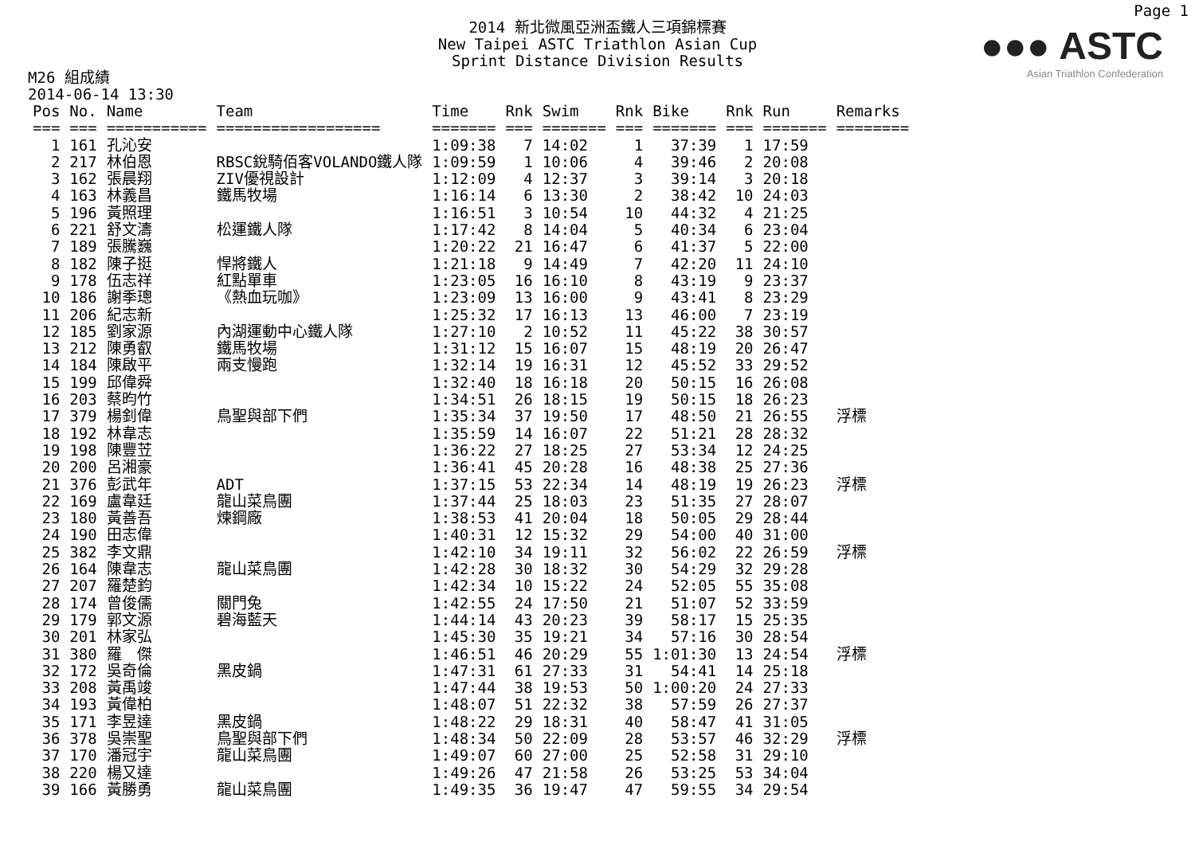Page 1
2014 新北微風亞洲盃鐵人三項錦標賽
New Taipei ASTC Triathlon Asian Cup
Sprint Distance Division Results
●●● ASTC
Asian Triathlon Confederation
M26 組成績
2014-06-14 13:30
| Pos | No. | Name | Team | Time | Rnk | Swim | Rnk | Bike | Rnk | Run | Remarks |
| --- | --- | --- | --- | --- | --- | --- | --- | --- | --- | --- | --- |
| === | === | =========== | ================== | ======= | === | ======= | === | ======= | === | ======= | ======== |
| 1 | 161 | 孔沁安 | | 1:09:38 | 7 | 14:02 | 1 | 37:39 | 1 | 17:59 | |
| 2 | 217 | 林伯恩 | RBSC銳騎佰客VOLANDO鐵人隊 | 1:09:59 | 1 | 10:06 | 4 | 39:46 | 2 | 20:08 | |
| 3 | 162 | 張晨翔 | ZIV優視設計 | 1:12:09 | 4 | 12:37 | 3 | 39:14 | 3 | 20:18 | |
| 4 | 163 | 林義昌 | 鐵馬牧場 | 1:16:14 | 6 | 13:30 | 2 | 38:42 | 10 | 24:03 | |
| 5 | 196 | 黃照理 | | 1:16:51 | 3 | 10:54 | 10 | 44:32 | 4 | 21:25 | |
| 6 | 221 | 舒文濤 | 松運鐵人隊 | 1:17:42 | 8 | 14:04 | 5 | 40:34 | 6 | 23:04 | |
| 7 | 189 | 張騰巍 | | 1:20:22 | 21 | 16:47 | 6 | 41:37 | 5 | 22:00 | |
| 8 | 182 | 陳子挺 | 悍將鐵人 | 1:21:18 | 9 | 14:49 | 7 | 42:20 | 11 | 24:10 | |
| 9 | 178 | 伍志祥 | 紅點單車 | 1:23:05 | 16 | 16:10 | 8 | 43:19 | 9 | 23:37 | |
| 10 | 186 | 謝季璁 | 《熱血玩咖》 | 1:23:09 | 13 | 16:00 | 9 | 43:41 | 8 | 23:29 | |
| 11 | 206 | 紀志新 | | 1:25:32 | 17 | 16:13 | 13 | 46:00 | 7 | 23:19 | |
| 12 | 185 | 劉家源 | 內湖運動中心鐵人隊 | 1:27:10 | 2 | 10:52 | 11 | 45:22 | 38 | 30:57 | |
| 13 | 212 | 陳勇叡 | 鐵馬牧場 | 1:31:12 | 15 | 16:07 | 15 | 48:19 | 20 | 26:47 | |
| 14 | 184 | 陳啟平 | 兩支慢跑 | 1:32:14 | 19 | 16:31 | 12 | 45:52 | 33 | 29:52 | |
| 15 | 199 | 邱偉舜 | | 1:32:40 | 18 | 16:18 | 20 | 50:15 | 16 | 26:08 | |
| 16 | 203 | 蔡昀竹 | | 1:34:51 | 26 | 18:15 | 19 | 50:15 | 18 | 26:23 | |
| 17 | 379 | 楊釗偉 | 鳥聖與部下們 | 1:35:34 | 37 | 19:50 | 17 | 48:50 | 21 | 26:55 | 浮標 |
| 18 | 192 | 林韋志 | | 1:35:59 | 14 | 16:07 | 22 | 51:21 | 28 | 28:32 | |
| 19 | 198 | 陳豐苙 | | 1:36:22 | 27 | 18:25 | 27 | 53:34 | 12 | 24:25 | |
| 20 | 200 | 呂湘豪 | | 1:36:41 | 45 | 20:28 | 16 | 48:38 | 25 | 27:36 | |
| 21 | 376 | 彭武年 | ADT | 1:37:15 | 53 | 22:34 | 14 | 48:19 | 19 | 26:23 | 浮標 |
| 22 | 169 | 盧韋廷 | 龍山菜鳥團 | 1:37:44 | 25 | 18:03 | 23 | 51:35 | 27 | 28:07 | |
| 23 | 180 | 黃善吾 | 煉鋼廠 | 1:38:53 | 41 | 20:04 | 18 | 50:05 | 29 | 28:44 | |
| 24 | 190 | 田志偉 | | 1:40:31 | 12 | 15:32 | 29 | 54:00 | 40 | 31:00 | |
| 25 | 382 | 李文鼎 | | 1:42:10 | 34 | 19:11 | 32 | 56:02 | 22 | 26:59 | 浮標 |
| 26 | 164 | 陳韋志 | 龍山菜鳥團 | 1:42:28 | 30 | 18:32 | 30 | 54:29 | 32 | 29:28 | |
| 27 | 207 | 羅楚鈞 | | 1:42:34 | 10 | 15:22 | 24 | 52:05 | 55 | 35:08 | |
| 28 | 174 | 曾俊儒 | 關門兔 | 1:42:55 | 24 | 17:50 | 21 | 51:07 | 52 | 33:59 | |
| 29 | 179 | 郭文源 | 碧海藍天 | 1:44:14 | 43 | 20:23 | 39 | 58:17 | 15 | 25:35 | |
| 30 | 201 | 林家弘 | | 1:45:30 | 35 | 19:21 | 34 | 57:16 | 30 | 28:54 | |
| 31 | 380 | 羅 傑 | | 1:46:51 | 46 | 20:29 | 55 | 1:01:30 | 13 | 24:54 | 浮標 |
| 32 | 172 | 吳奇倫 | 黑皮鍋 | 1:47:31 | 61 | 27:33 | 31 | 54:41 | 14 | 25:18 | |
| 33 | 208 | 黃禹竣 | | 1:47:44 | 38 | 19:53 | 50 | 1:00:20 | 24 | 27:33 | |
| 34 | 193 | 黃偉柏 | | 1:48:07 | 51 | 22:32 | 38 | 57:59 | 26 | 27:37 | |
| 35 | 171 | 李昱達 | 黑皮鍋 | 1:48:22 | 29 | 18:31 | 40 | 58:47 | 41 | 31:05 | |
| 36 | 378 | 吳崇聖 | 鳥聖與部下們 | 1:48:34 | 50 | 22:09 | 28 | 53:57 | 46 | 32:29 | 浮標 |
| 37 | 170 | 潘冠宇 | 龍山菜鳥團 | 1:49:07 | 60 | 27:00 | 25 | 52:58 | 31 | 29:10 | |
| 38 | 220 | 楊又達 | | 1:49:26 | 47 | 21:58 | 26 | 53:25 | 53 | 34:04 | |
| 39 | 166 | 黃勝勇 | 龍山菜鳥團 | 1:49:35 | 36 | 19:47 | 47 | 59:55 | 34 | 29:54 | |